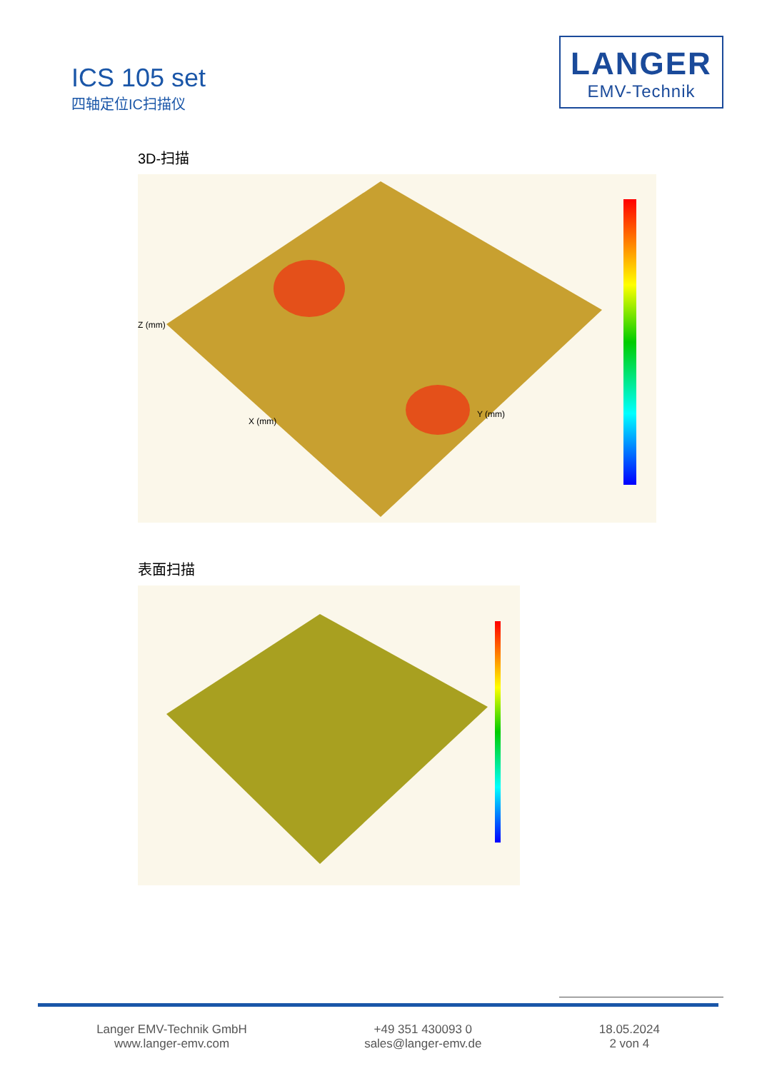ICS 105 set
四轴定位IC扫描仪
LANGER
EMV-Technik
3D-扫描
Z (mm)
X (mm)
Y (mm)
表面扫描
Langer EMV-Technik GmbH
www.langer-emv.com
+49 351 430093 0
sales@langer-emv.de
18.05.2024
2 von 4